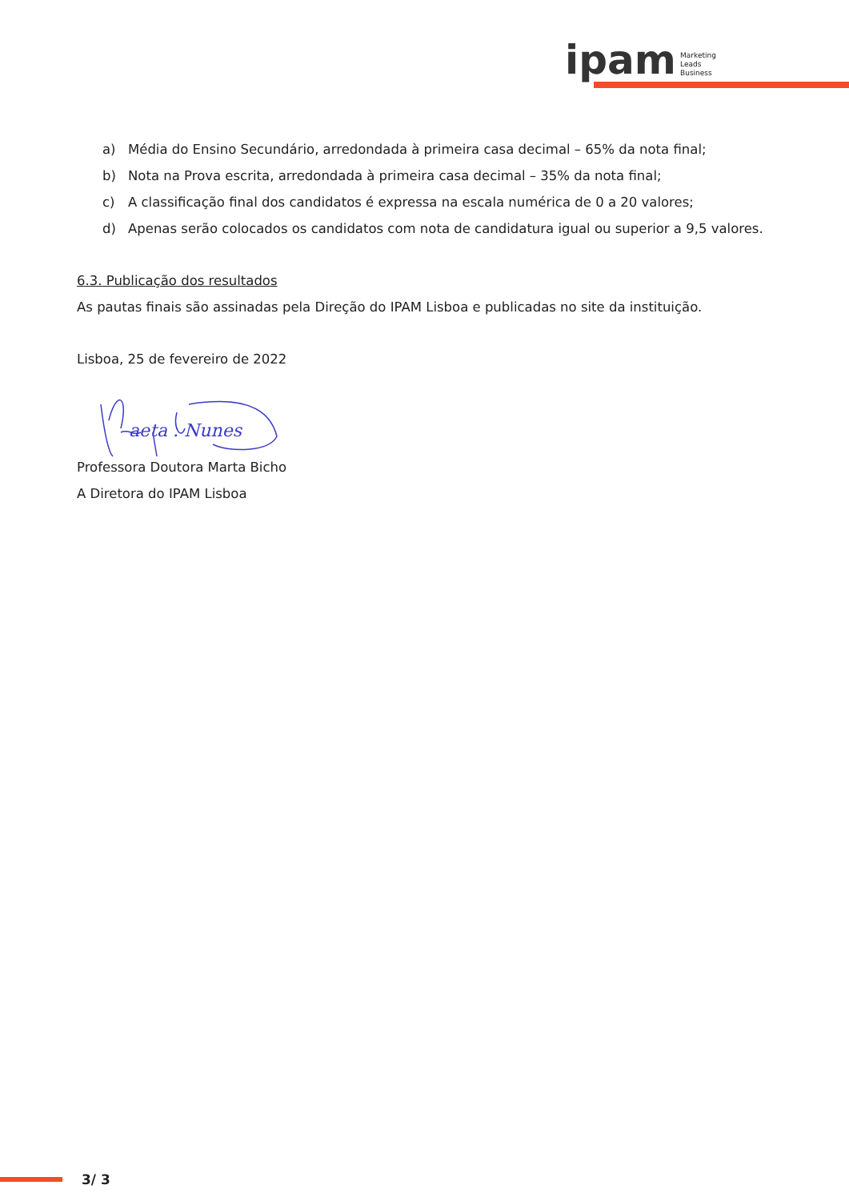ipam Marketing
Leads
Business
a) Média do Ensino Secundário, arredondada à primeira casa decimal – 65% da nota final;
b) Nota na Prova escrita, arredondada à primeira casa decimal – 35% da nota final;
c) A classificação final dos candidatos é expressa na escala numérica de 0 a 20 valores;
d) Apenas serão colocados os candidatos com nota de candidatura igual ou superior a 9,5 valores.
6.3. Publicação dos resultados
As pautas finais são assinadas pela Direção do IPAM Lisboa e publicadas no site da instituição.
Lisboa, 25 de fevereiro de 2022
aeta . Nunes
Professora Doutora Marta Bicho
A Diretora do IPAM Lisboa
3/ 3